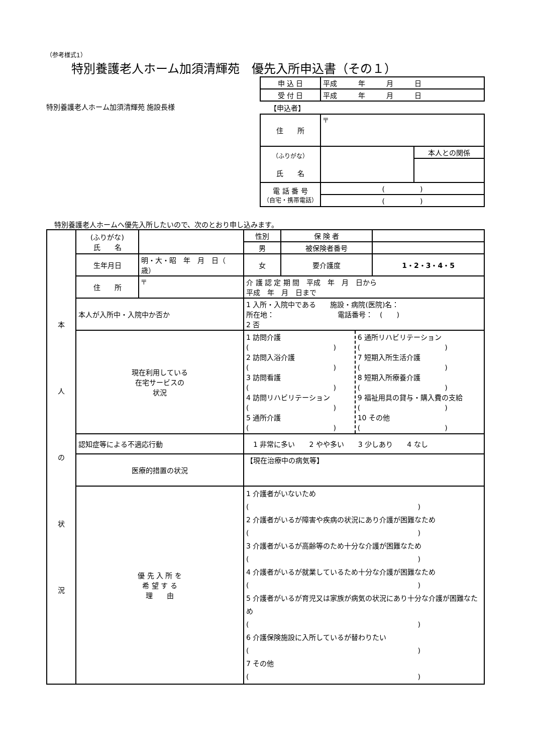（参考様式1）
特別養護老人ホーム加須清輝苑　優先入所申込書（その１）
特別養護老人ホーム加須清輝苑 施設長様
| 申 込 日 | 平成 年 月 日 |
| 受 付 日 | 平成 年 月 日 |
【申込者】
| 住 所 | 〒 | |
| （ふりがな） 氏 名 | | 本人との関係 |
| 電 話 番 号 （自宅・携帯電話） | ( ) | |
| | ( ) | |
特別養護老人ホームへ優先入所したいので、次のとおり申し込みます。
| 本 人 の 状 況 | (ふりがな) 氏 名 | | | 性別 | 保 険 者 | |
| | | | | 男 | 被保険者番号 | |
| | 生年月日 | 明・大・昭 年 月 日（ 歳） | | 女 | 要介護度 | 1・2・3・4・5 |
| | 住 所 | 〒 | | 介 護 認 定 期 間 平成 年 月 日から 平成 年 月 日まで | | |
| | 本人が入所中・入院中か否か | | 1 入所・入院中である 施設・病院(医院)名： 所在地： 電話番号： ( ) 2 否 | | | |
| | 現在利用している 在宅サービスの 状況 | | / 1 訪問介護 ( ) 2 訪問入浴介護 ( ) 3 訪問看護 ( ) 4 訪問リハビリテーション ( ) 5 通所介護 ( ) / 6 通所リハビリテーション ( ) 7 短期入所生活介護 ( ) 8 短期入所療養介護 ( ) 9 福祉用具の貸与・購入費の支給 ( ) 10 その他 ( ) / | | | |
| | 認知症等による不適応行動 | | 1 非常に多い 2 やや多い 3 少しあり 4 なし | | | |
| | 医療的措置の状況 | | 【現在治療中の病気等】 | | | |
| | 優 先 入 所 を 希 望 す る 理 由 | | 1 介護者がいないため ( ) 2 介護者がいるが障害や疾病の状況にあり介護が困難なため ( ) 3 介護者がいるが高齢等のため十分な介護が困難なため ( ) 4 介護者がいるが就業しているため十分な介護が困難なため ( ) 5 介護者がいるが育児又は家族が病気の状況にあり十分な介護が困難なため ( ) 6 介護保険施設に入所しているが替わりたい ( ) 7 その他 ( ) | | | |